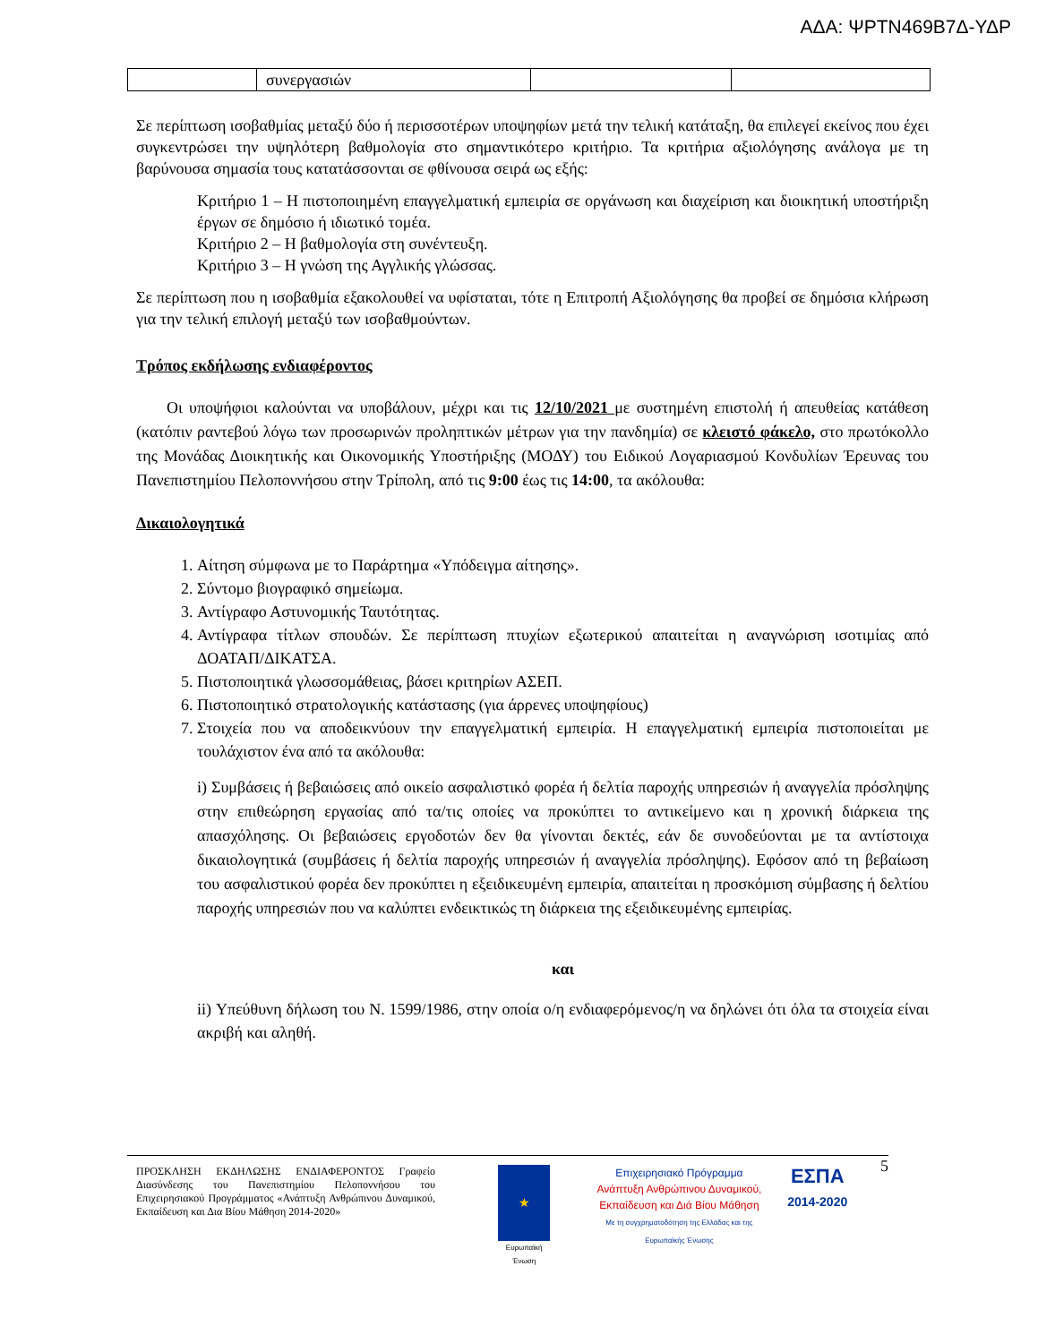ΑΔΑ: ΨΡΤΝ469Β7Δ-ΥΔΡ
| | συνεργασιών | | |
Σε περίπτωση ισοβαθμίας μεταξύ δύο ή περισσοτέρων υποψηφίων μετά την τελική κατάταξη, θα επιλεγεί εκείνος που έχει συγκεντρώσει την υψηλότερη βαθμολογία στο σημαντικότερο κριτήριο. Τα κριτήρια αξιολόγησης ανάλογα με τη βαρύνουσα σημασία τους κατατάσσονται σε φθίνουσα σειρά ως εξής:
Κριτήριο 1 – Η πιστοποιημένη επαγγελματική εμπειρία σε οργάνωση και διαχείριση και διοικητική υποστήριξη έργων σε δημόσιο ή ιδιωτικό τομέα.
Κριτήριο 2 – Η βαθμολογία στη συνέντευξη.
Κριτήριο 3 – Η γνώση της Αγγλικής γλώσσας.
Σε περίπτωση που η ισοβαθμία εξακολουθεί να υφίσταται, τότε η Επιτροπή Αξιολόγησης θα προβεί σε δημόσια κλήρωση για την τελική επιλογή μεταξύ των ισοβαθμούντων.
Τρόπος εκδήλωσης ενδιαφέροντος
Οι υποψήφιοι καλούνται να υποβάλουν, μέχρι και τις 12/10/2021 με συστημένη επιστολή ή απευθείας κατάθεση (κατόπιν ραντεβού λόγω των προσωρινών προληπτικών μέτρων για την πανδημία) σε κλειστό φάκελο, στο πρωτόκολλο της Μονάδας Διοικητικής και Οικονομικής Υποστήριξης (ΜΟΔΥ) του Ειδικού Λογαριασμού Κονδυλίων Έρευνας του Πανεπιστημίου Πελοποννήσου στην Τρίπολη, από τις 9:00 έως τις 14:00, τα ακόλουθα:
Δικαιολογητικά
1. Αίτηση σύμφωνα με το Παράρτημα «Υπόδειγμα αίτησης».
2. Σύντομο βιογραφικό σημείωμα.
3. Αντίγραφο Αστυνομικής Ταυτότητας.
4. Αντίγραφα τίτλων σπουδών. Σε περίπτωση πτυχίων εξωτερικού απαιτείται η αναγνώριση ισοτιμίας από ΔΟΑΤΑΠ/ΔΙΚΑΤΣΑ.
5. Πιστοποιητικά γλωσσομάθειας, βάσει κριτηρίων ΑΣΕΠ.
6. Πιστοποιητικό στρατολογικής κατάστασης (για άρρενες υποψηφίους)
7. Στοιχεία που να αποδεικνύουν την επαγγελματική εμπειρία. Η επαγγελματική εμπειρία πιστοποιείται με τουλάχιστον ένα από τα ακόλουθα:
i) Συμβάσεις ή βεβαιώσεις από οικείο ασφαλιστικό φορέα ή δελτία παροχής υπηρεσιών ή αναγγελία πρόσληψης στην επιθεώρηση εργασίας από τα/τις οποίες να προκύπτει το αντικείμενο και η χρονική διάρκεια της απασχόλησης. Οι βεβαιώσεις εργοδοτών δεν θα γίνονται δεκτές, εάν δε συνοδεύονται με τα αντίστοιχα δικαιολογητικά (συμβάσεις ή δελτία παροχής υπηρεσιών ή αναγγελία πρόσληψης). Εφόσον από τη βεβαίωση του ασφαλιστικού φορέα δεν προκύπτει η εξειδικευμένη εμπειρία, απαιτείται η προσκόμιση σύμβασης ή δελτίου παροχής υπηρεσιών που να καλύπτει ενδεικτικώς τη διάρκεια της εξειδικευμένης εμπειρίας.
και
ii) Υπεύθυνη δήλωση του Ν. 1599/1986, στην οποία ο/η ενδιαφερόμενος/η να δηλώνει ότι όλα τα στοιχεία είναι ακριβή και αληθή.
ΠΡΟΣΚΛΗΣΗ ΕΚΔΗΛΩΣΗΣ ΕΝΔΙΑΦΕΡΟΝΤΟΣ Γραφείο Διασύνδεσης του Πανεπιστημίου Πελοποννήσου του Επιχειρησιακού Προγράμματος «Ανάπτυξη Ανθρώπινου Δυναμικού, Εκπαίδευση και Δια Βίου Μάθηση 2014-2020»
★
Ευρωπαϊκή Ένωση
Επιχειρησιακό Πρόγραμμα
Ανάπτυξη Ανθρώπινου Δυναμικού,
Εκπαίδευση και Διά Βίου Μάθηση
Με τη συγχρηματοδότηση της Ελλάδας και της Ευρωπαϊκής Ένωσης
ΕΣΠΑ
2014-2020
5